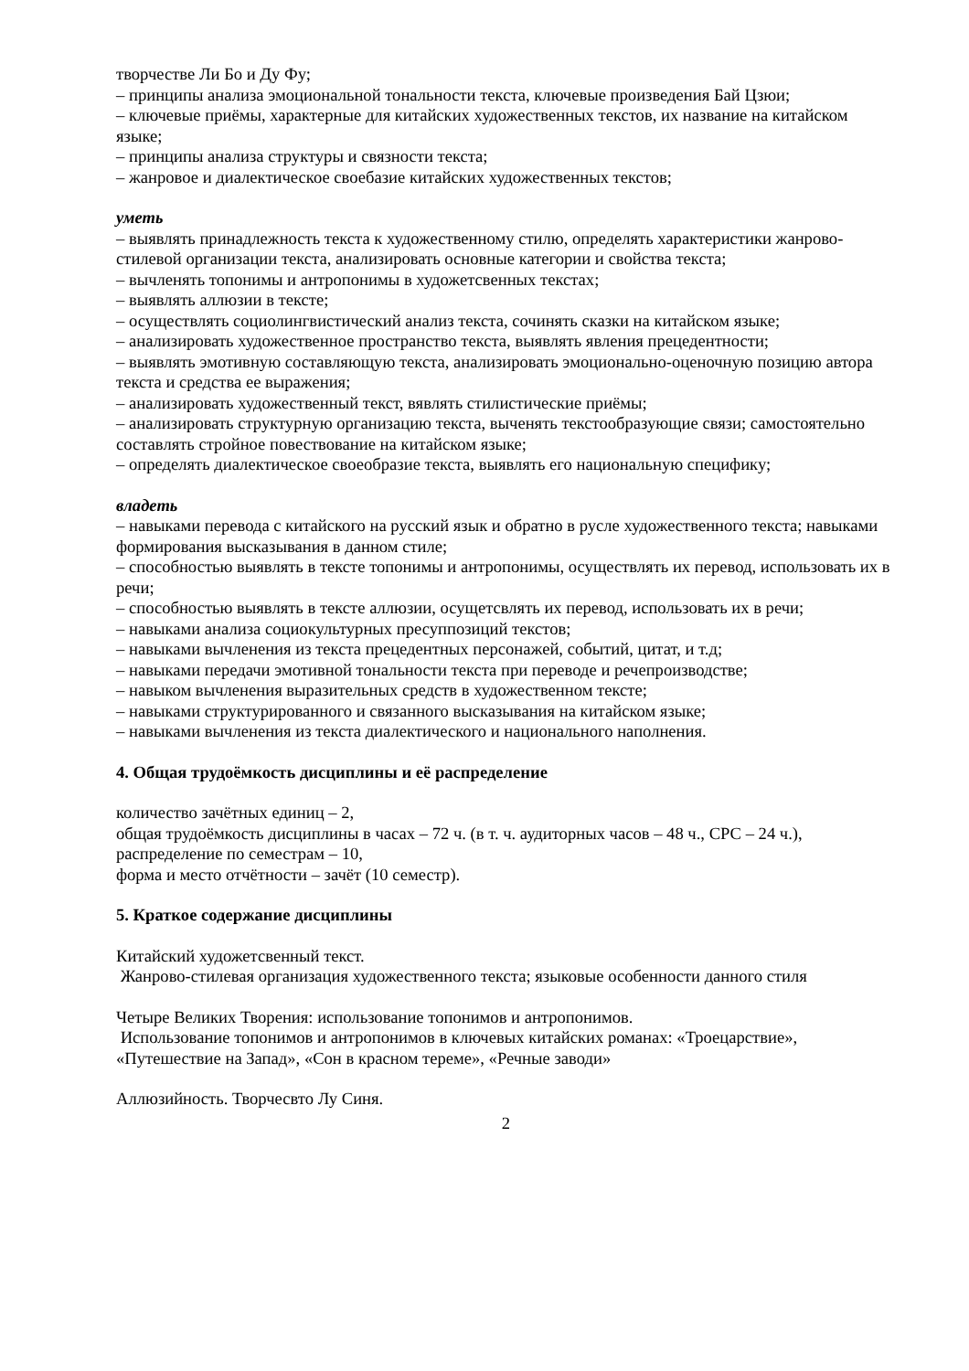творчестве Ли Бо и Ду Фу;
– принципы анализа эмоциональной тональности текста, ключевые произведения Бай Цзюи;
– ключевые приёмы, характерные для китайских художественных текстов, их название на китайском языке;
– принципы анализа структуры и связности текста;
– жанровое и диалектическое своебазие китайских художественных текстов;
уметь
– выявлять принадлежность текста к художественному стилю, определять характеристики жанрово-стилевой организации текста, анализировать основные категории и свойства текста;
– вычленять топонимы и антропонимы в художетсвенных текстах;
– выявлять аллюзии в тексте;
– осуществлять социолингвистический анализ текста, сочинять сказки на китайском языке;
– анализировать художественное пространство текста, выявлять явления прецедентности;
– выявлять эмотивную составляющую текста, анализировать эмоционально-оценочную позицию автора текста и средства ее выражения;
– анализировать художественный текст, вявлять стилистические приёмы;
– анализировать структурную организацию текста, выченять текстообразующие связи; самостоятельно составлять стройное повествование на китайском языке;
– определять диалектическое своеобразие текста, выявлять его национальную специфику;
владеть
– навыками перевода с китайского на русский язык и обратно в русле художественного текста; навыками формирования высказывания в данном стиле;
– способностью выявлять в тексте топонимы и антропонимы, осуществлять их перевод, использовать их в речи;
– способностью выявлять в тексте аллюзии, осущетсвлять их перевод, использовать их в речи;
– навыками анализа социокультурных пресуппозиций текстов;
– навыками вычленения из текста прецедентных персонажей, событий, цитат, и т.д;
– навыками передачи эмотивной тональности текста при переводе и речепроизводстве;
– навыком вычленения выразительных средств в художественном тексте;
– навыками структурированного и связанного высказывания на китайском языке;
– навыками вычленения из текста диалектического и национального наполнения.
4. Общая трудоёмкость дисциплины и её распределение
количество зачётных единиц – 2,
общая трудоёмкость дисциплины в часах – 72 ч. (в т. ч. аудиторных часов – 48 ч., СРС – 24 ч.),
распределение по семестрам – 10,
форма и место отчётности – зачёт (10 семестр).
5. Краткое содержание дисциплины
Китайский художетсвенный текст.
Жанрово-стилевая организация художественного текста; языковые особенности данного стиля
Четыре Великих Творения: использование топонимов и антропонимов.
Использование топонимов и антропонимов в ключевых китайских романах: «Троецарствие», «Путешествие на Запад», «Сон в красном тереме», «Речные заводи»
Аллюзийность. Творчесвто Лу Синя.
2